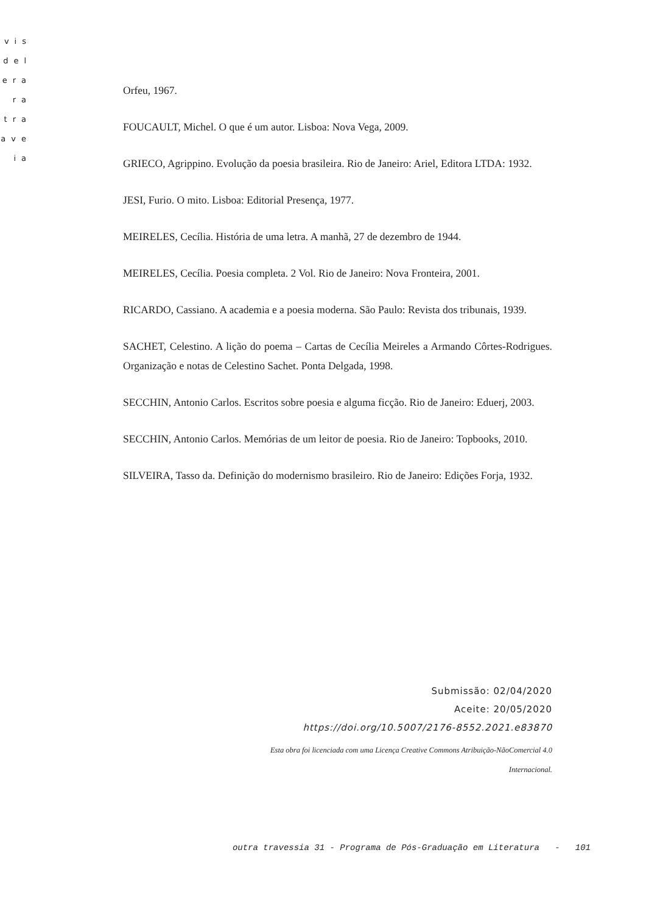vis
del
era
ra
tra
ave
ia
Orfeu, 1967.
FOUCAULT, Michel. O que é um autor. Lisboa: Nova Vega, 2009.
GRIECO, Agrippino. Evolução da poesia brasileira. Rio de Janeiro: Ariel, Editora LTDA: 1932.
JESI, Furio. O mito. Lisboa: Editorial Presença, 1977.
MEIRELES, Cecília. História de uma letra. A manhã, 27 de dezembro de 1944.
MEIRELES, Cecília. Poesia completa. 2 Vol. Rio de Janeiro: Nova Fronteira, 2001.
RICARDO, Cassiano. A academia e a poesia moderna. São Paulo: Revista dos tribunais, 1939.
SACHET, Celestino. A lição do poema – Cartas de Cecília Meireles a Armando Côrtes-Rodrigues. Organização e notas de Celestino Sachet. Ponta Delgada, 1998.
SECCHIN, Antonio Carlos. Escritos sobre poesia e alguma ficção. Rio de Janeiro: Eduerj, 2003.
SECCHIN, Antonio Carlos. Memórias de um leitor de poesia. Rio de Janeiro: Topbooks, 2010.
SILVEIRA, Tasso da. Definição do modernismo brasileiro. Rio de Janeiro: Edições Forja, 1932.
Submissão: 02/04/2020
Aceite: 20/05/2020
https://doi.org/10.5007/2176-8552.2021.e83870
Esta obra foi licenciada com uma Licença Creative Commons Atribuição-NãoComercial 4.0
Internacional.
outra travessia 31 - Programa de Pós-Graduação em Literatura - 101